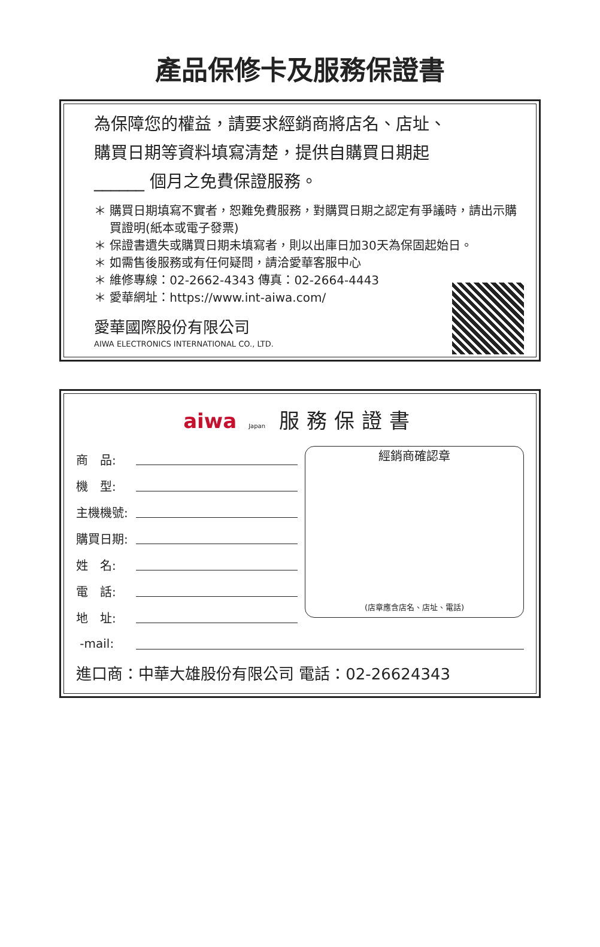產品保修卡及服務保證書
為保障您的權益，請要求經銷商將店名、店址、
購買日期等資料填寫清楚，提供自購買日期起
______ 個月之免費保證服務。
＊ 購買日期填寫不實者，恕難免費服務，對購買日期之認定有爭議時，請出示購買證明(紙本或電子發票)
＊ 保證書遺失或購買日期未填寫者，則以出庫日加30天為保固起始日。
＊ 如需售後服務或有任何疑問，請洽愛華客服中心
＊ 維修專線：02-2662-4343 傳真：02-2664-4443
＊ 愛華網址：https://www.int-aiwa.com/
愛華國際股份有限公司
AIWA ELECTRONICS INTERNATIONAL CO., LTD.
aiwa Japan 服務保證書
商　品:
機　型:
主機機號:
購買日期:
姓　名:
電　話:
地　址:
經銷商確認章
(店章應含店名、店址、電話)
-mail:
進口商：中華大雄股份有限公司 電話：02-26624343